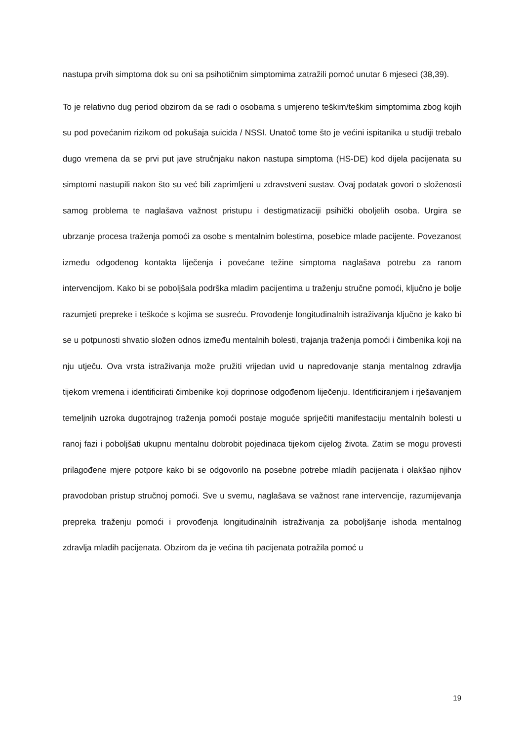nastupa prvih simptoma dok su oni sa psihotičnim simptomima zatražili pomoć unutar 6 mjeseci (38,39).
To je relativno dug period obzirom da se radi o osobama s umjereno teškim/teškim simptomima zbog kojih su pod povećanim rizikom od pokušaja suicida / NSSI. Unatoč tome što je većini ispitanika u studiji trebalo dugo vremena da se prvi put jave stručnjaku nakon nastupa simptoma (HS-DE) kod dijela pacijenata su simptomi nastupili nakon što su već bili zaprimljeni u zdravstveni sustav. Ovaj podatak govori o složenosti samog problema te naglašava važnost pristupu i destigmatizaciji psihički oboljelih osoba. Urgira se ubrzanje procesa traženja pomoći za osobe s mentalnim bolestima, posebice mlade pacijente. Povezanost između odgođenog kontakta liječenja i povećane težine simptoma naglašava potrebu za ranom intervencijom. Kako bi se poboljšala podrška mladim pacijentima u traženju stručne pomoći, ključno je bolje razumjeti prepreke i teškoće s kojima se susreću. Provođenje longitudinalnih istraživanja ključno je kako bi se u potpunosti shvatio složen odnos između mentalnih bolesti, trajanja traženja pomoći i čimbenika koji na nju utječu. Ova vrsta istraživanja može pružiti vrijedan uvid u napredovanje stanja mentalnog zdravlja tijekom vremena i identificirati čimbenike koji doprinose odgođenom liječenju. Identificiranjem i rješavanjem temeljnih uzroka dugotrajnog traženja pomoći postaje moguće spriječiti manifestaciju mentalnih bolesti u ranoj fazi i poboljšati ukupnu mentalnu dobrobit pojedinaca tijekom cijelog života. Zatim se mogu provesti prilagođene mjere potpore kako bi se odgovorilo na posebne potrebe mladih pacijenata i olakšao njihov pravodoban pristup stručnoj pomoći. Sve u svemu, naglašava se važnost rane intervencije, razumijevanja prepreka traženju pomoći i provođenja longitudinalnih istraživanja za poboljšanje ishoda mentalnog zdravlja mladih pacijenata. Obzirom da je većina tih pacijenata potražila pomoć u
19